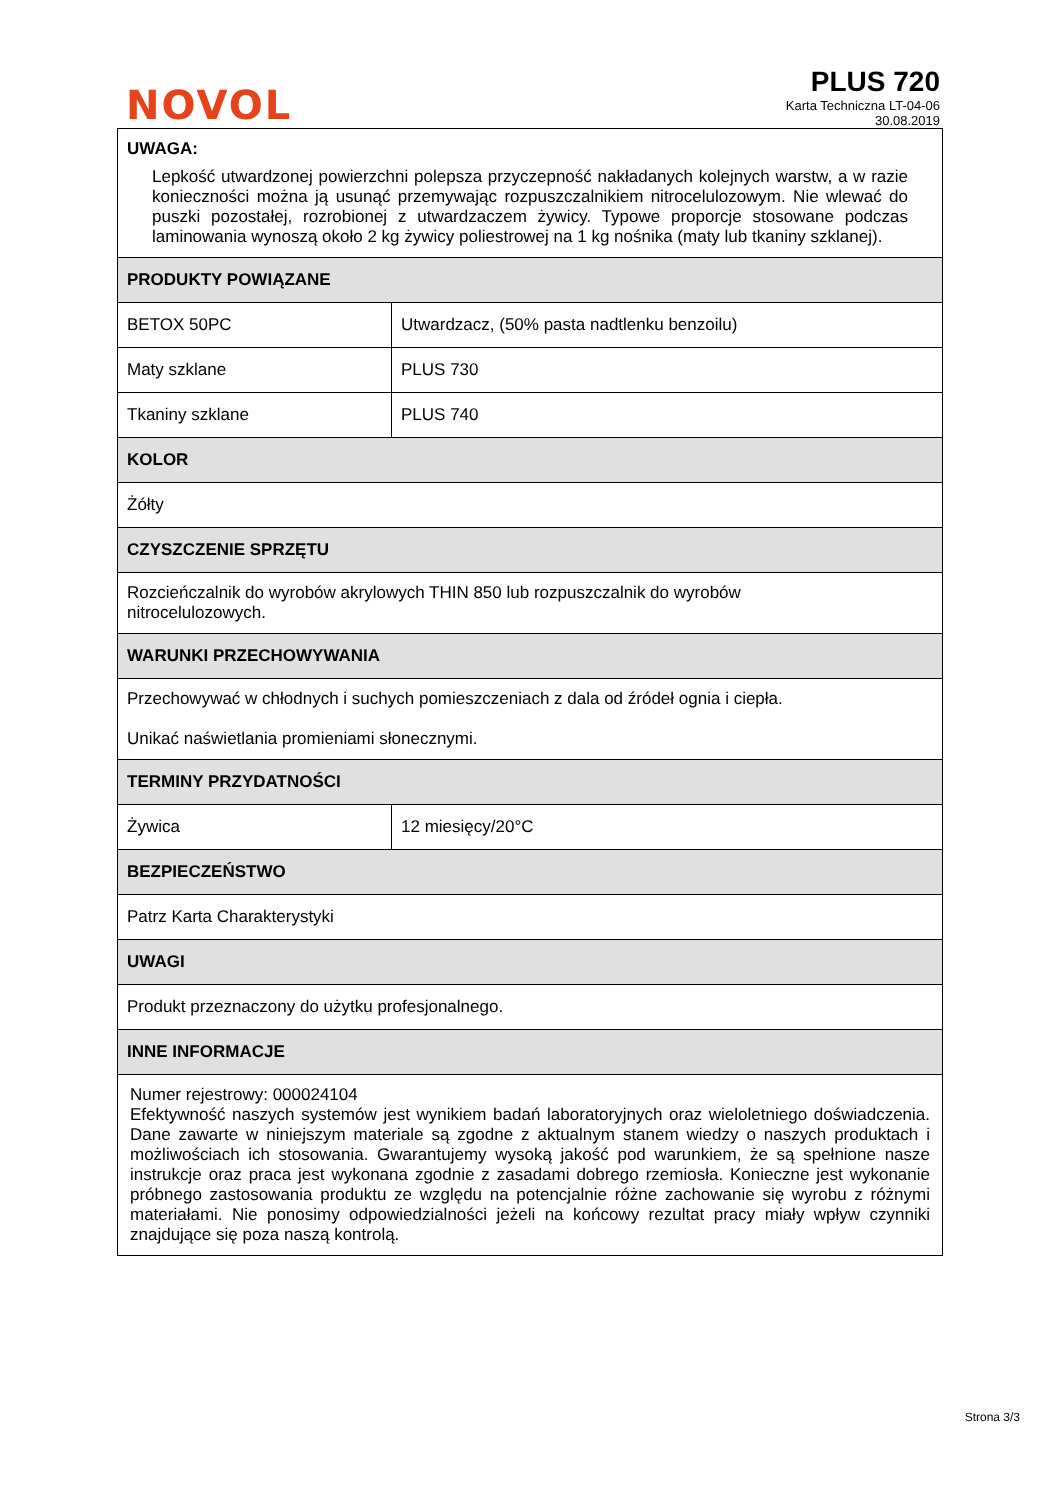NOVOL
PLUS 720
Karta Techniczna LT-04-06
30.08.2019
| UWAGA: Lepkość utwardzonej powierzchni polepsza przyczepność nakładanych kolejnych warstw, a w razie konieczności można ją usunąć przemywając rozpuszczalnikiem nitrocelulozowym. Nie wlewać do puszki pozostałej, rozrobionej z utwardzaczem żywicy. Typowe proporcje stosowane podczas laminowania wynoszą około 2 kg żywicy poliestrowej na 1 kg nośnika (maty lub tkaniny szklanej). | |
| PRODUKTY POWIĄZANE | |
| BETOX 50PC | Utwardzacz, (50% pasta nadtlenku benzoilu) |
| Maty szklane | PLUS 730 |
| Tkaniny szklane | PLUS 740 |
| KOLOR | |
| Żółty | |
| CZYSZCZENIE SPRZĘTU | |
| Rozcieńczalnik do wyrobów akrylowych THIN 850 lub rozpuszczalnik do wyrobów nitrocelulozowych. | |
| WARUNKI PRZECHOWYWANIA | |
| Przechowywać w chłodnych i suchych pomieszczeniach z dala od źródeł ognia i ciepła. Unikać naświetlania promieniami słonecznymi. | |
| TERMINY PRZYDATNOŚCI | |
| Żywica | 12 miesięcy/20°C |
| BEZPIECZEŃSTWO | |
| Patrz Karta Charakterystyki | |
| UWAGI | |
| Produkt przeznaczony do użytku profesjonalnego. | |
| INNE INFORMACJE | |
| Numer rejestrowy: 000024104 Efektywność naszych systemów jest wynikiem badań laboratoryjnych oraz wieloletniego doświadczenia. Dane zawarte w niniejszym materiale są zgodne z aktualnym stanem wiedzy o naszych produktach i możliwościach ich stosowania. Gwarantujemy wysoką jakość pod warunkiem, że są spełnione nasze instrukcje oraz praca jest wykonana zgodnie z zasadami dobrego rzemiosła. Konieczne jest wykonanie próbnego zastosowania produktu ze względu na potencjalnie różne zachowanie się wyrobu z różnymi materiałami. Nie ponosimy odpowiedzialności jeżeli na końcowy rezultat pracy miały wpływ czynniki znajdujące się poza naszą kontrolą. | |
Strona 3/3